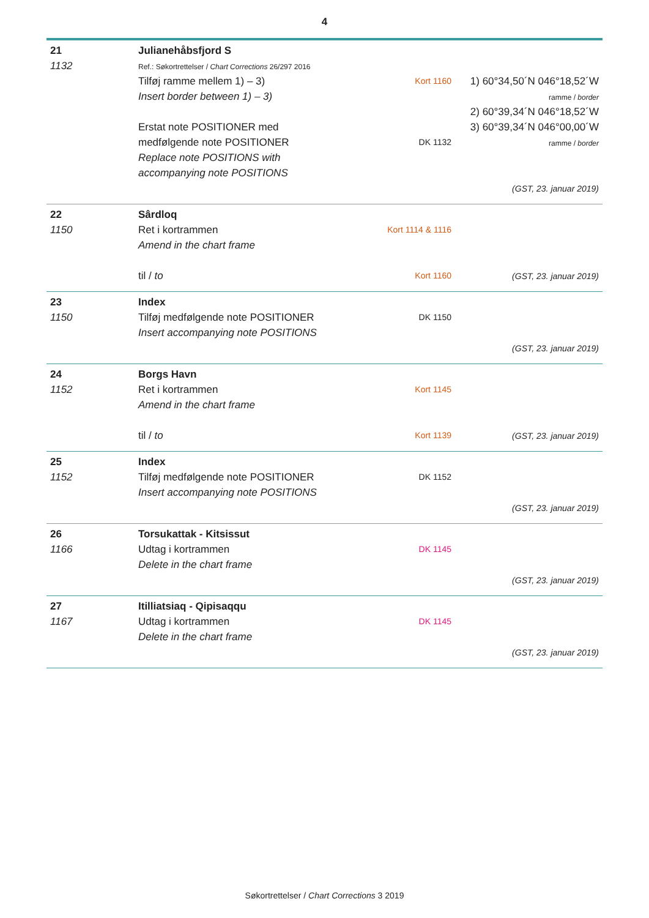4
| 21 1132 | Julianehåbsfjord S Ref.: Søkortrettelser / Chart Corrections 26/297 2016 Tilføj ramme mellem 1) – 3) Insert border between 1) – 3) Erstat note POSITIONER med medfølgende note POSITIONER Replace note POSITIONS with accompanying note POSITIONS | Kort 1160 DK 1132 | 1) 60°34,50´N 046°18,52´W ramme / border 2) 60°39,34´N 046°18,52´W 3) 60°39,34´N 046°00,00´W ramme / border (GST, 23. januar 2019) |
| 22 1150 | Sârdloq Ret i kortrammen Amend in the chart frame til / to | Kort 1114 & 1116 Kort 1160 | (GST, 23. januar 2019) |
| 23 1150 | Index Tilføj medfølgende note POSITIONER Insert accompanying note POSITIONS | DK 1150 | (GST, 23. januar 2019) |
| 24 1152 | Borgs Havn Ret i kortrammen Amend in the chart frame til / to | Kort 1145 Kort 1139 | (GST, 23. januar 2019) |
| 25 1152 | Index Tilføj medfølgende note POSITIONER Insert accompanying note POSITIONS | DK 1152 | (GST, 23. januar 2019) |
| 26 1166 | Torsukattak - Kitsissut Udtag i kortrammen Delete in the chart frame | DK 1145 | (GST, 23. januar 2019) |
| 27 1167 | Itilliatsiaq - Qipisaqqu Udtag i kortrammen Delete in the chart frame | DK 1145 | (GST, 23. januar 2019) |
Søkortrettelser / Chart Corrections 3 2019